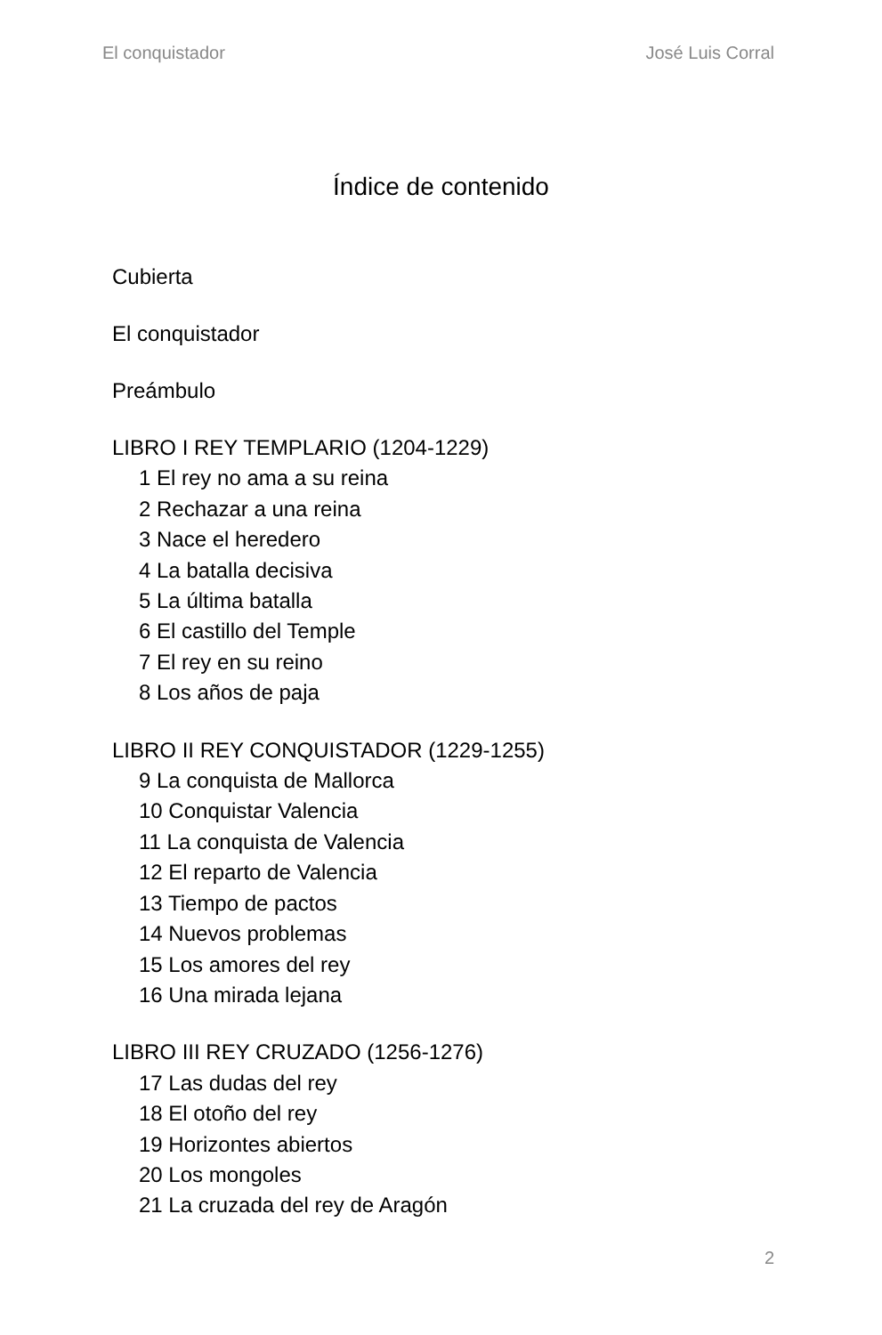El conquistador José Luis Corral
Índice de contenido
Cubierta
El conquistador
Preámbulo
LIBRO I REY TEMPLARIO (1204-1229)
1 El rey no ama a su reina
2 Rechazar a una reina
3 Nace el heredero
4 La batalla decisiva
5 La última batalla
6 El castillo del Temple
7 El rey en su reino
8 Los años de paja
LIBRO II REY CONQUISTADOR (1229-1255)
9 La conquista de Mallorca
10 Conquistar Valencia
11 La conquista de Valencia
12 El reparto de Valencia
13 Tiempo de pactos
14 Nuevos problemas
15 Los amores del rey
16 Una mirada lejana
LIBRO III REY CRUZADO (1256-1276)
17 Las dudas del rey
18 El otoño del rey
19 Horizontes abiertos
20 Los mongoles
21 La cruzada del rey de Aragón
2